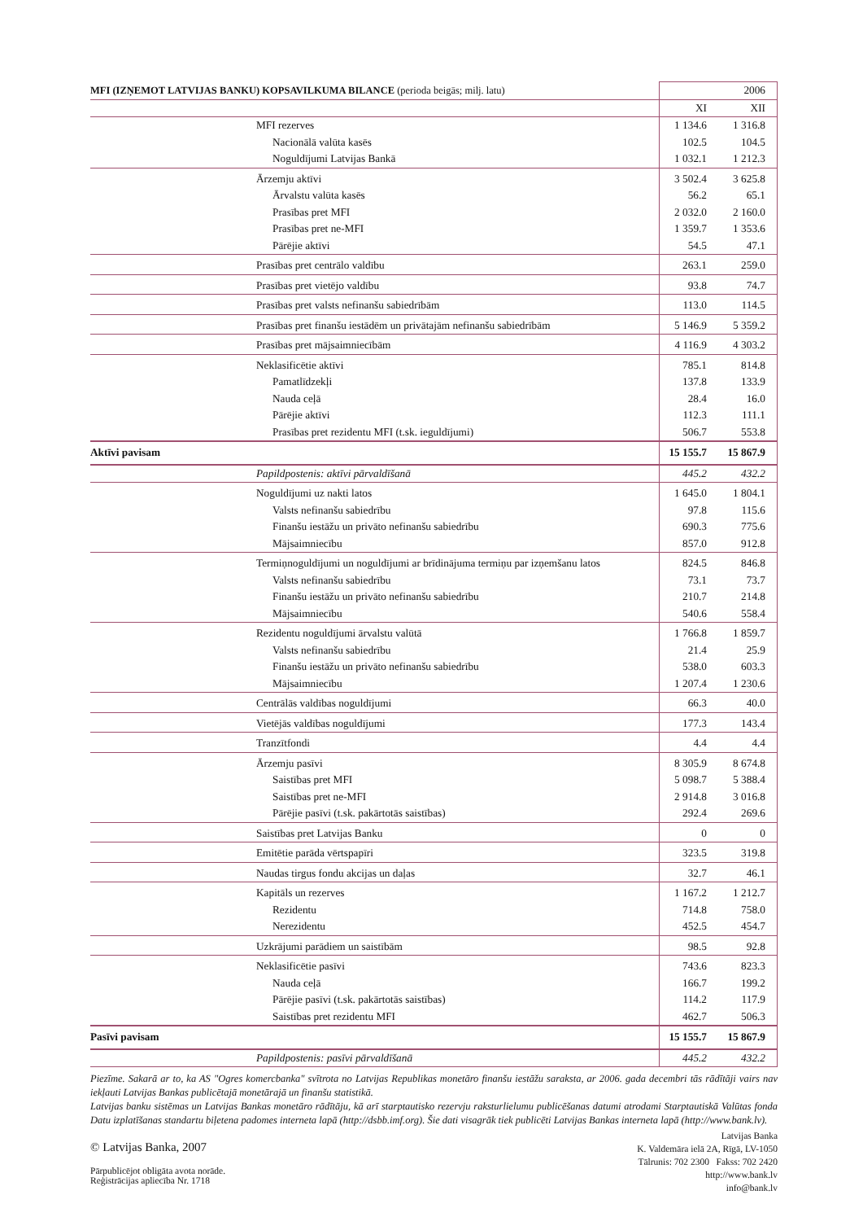| MFI (IZŅEMOT LATVIJAS BANKU) KOPSAVILKUMA BILANCE (perioda beigās; milj. latu) | 2006 | |
| --- | --- | --- |
| | XI | XII |
| MFI rezerves | 1 134.6 | 1 316.8 |
| Nacionālā valūta kasēs | 102.5 | 104.5 |
| Noguldījumi Latvijas Bankā | 1 032.1 | 1 212.3 |
| Ārzemju aktīvi | 3 502.4 | 3 625.8 |
| Ārvalstu valūta kasēs | 56.2 | 65.1 |
| Prasības pret MFI | 2 032.0 | 2 160.0 |
| Prasības pret ne-MFI | 1 359.7 | 1 353.6 |
| Pārējie aktīvi | 54.5 | 47.1 |
| Prasības pret centrālo valdību | 263.1 | 259.0 |
| Prasības pret vietējo valdību | 93.8 | 74.7 |
| Prasības pret valsts nefinanšu sabiedrībām | 113.0 | 114.5 |
| Prasības pret finanšu iestādēm un privātajām nefinanšu sabiedrībām | 5 146.9 | 5 359.2 |
| Prasības pret mājsaimniecībām | 4 116.9 | 4 303.2 |
| Neklasificētie aktīvi | 785.1 | 814.8 |
| Pamatlīdzekļi | 137.8 | 133.9 |
| Nauda ceļā | 28.4 | 16.0 |
| Pārējie aktīvi | 112.3 | 111.1 |
| Prasības pret rezidentu MFI (t.sk. ieguldījumi) | 506.7 | 553.8 |
| Aktīvi pavisam | 15 155.7 | 15 867.9 |
| Papildpostenis: aktīvi pārvaldīšanā | 445.2 | 432.2 |
| Noguldījumi uz nakti latos | 1 645.0 | 1 804.1 |
| Valsts nefinanšu sabiedrību | 97.8 | 115.6 |
| Finanšu iestāžu un privāto nefinanšu sabiedrību | 690.3 | 775.6 |
| Mājsaimniecību | 857.0 | 912.8 |
| Termiņnoguldījumi un noguldījumi ar brīdinājuma termiņu par izņemšanu latos | 824.5 | 846.8 |
| Valsts nefinanšu sabiedrību | 73.1 | 73.7 |
| Finanšu iestāžu un privāto nefinanšu sabiedrību | 210.7 | 214.8 |
| Mājsaimniecību | 540.6 | 558.4 |
| Rezidentu noguldījumi ārvalstu valūtā | 1 766.8 | 1 859.7 |
| Valsts nefinanšu sabiedrību | 21.4 | 25.9 |
| Finanšu iestāžu un privāto nefinanšu sabiedrību | 538.0 | 603.3 |
| Mājsaimniecību | 1 207.4 | 1 230.6 |
| Centrālās valdības noguldījumi | 66.3 | 40.0 |
| Vietējās valdības noguldījumi | 177.3 | 143.4 |
| Tranzītfondi | 4.4 | 4.4 |
| Ārzemju pasīvi | 8 305.9 | 8 674.8 |
| Saistības pret MFI | 5 098.7 | 5 388.4 |
| Saistības pret ne-MFI | 2 914.8 | 3 016.8 |
| Pārējie pasīvi (t.sk. pakārtotās saistības) | 292.4 | 269.6 |
| Saistības pret Latvijas Banku | 0 | 0 |
| Emitētie parāda vērtspapīri | 323.5 | 319.8 |
| Naudas tirgus fondu akcijas un daļas | 32.7 | 46.1 |
| Kapitāls un rezerves | 1 167.2 | 1 212.7 |
| Rezidentu | 714.8 | 758.0 |
| Nerezidentu | 452.5 | 454.7 |
| Uzkrājumi parādiem un saistībām | 98.5 | 92.8 |
| Neklasificētie pasīvi | 743.6 | 823.3 |
| Nauda ceļā | 166.7 | 199.2 |
| Pārējie pasīvi (t.sk. pakārtotās saistības) | 114.2 | 117.9 |
| Saistības pret rezidentu MFI | 462.7 | 506.3 |
| Pasīvi pavisam | 15 155.7 | 15 867.9 |
| Papildpostenis: pasīvi pārvaldīšanā | 445.2 | 432.2 |
Piezīme. Sakarā ar to, ka AS "Ogres komercbanka" svītrota no Latvijas Republikas monetāro finanšu iestāžu saraksta, ar 2006. gada decembri tās rādītāji vairs nav iekļauti Latvijas Bankas publicētajā monetārajā un finanšu statistikā.
Latvijas banku sistēmas un Latvijas Bankas monetāro rādītāju, kā arī starptautisko rezervju raksturlielumu publicēšanas datumi atrodami Starptautiskā Valūtas fonda Datu izplatīšanas standartu biļetena padomes interneta lapā (http://dsbb.imf.org). Šie dati visagrāk tiek publicēti Latvijas Bankas interneta lapā (http://www.bank.lv).
© Latvijas Banka, 2007
Pārpublicējot obligāta avota norāde.
Reģistrācijas apliecība Nr. 1718
Latvijas Banka
K. Valdemāra ielā 2A, Rīgā, LV-1050
Tālrunis: 702 2300 Fakss: 702 2420
http://www.bank.lv
info@bank.lv